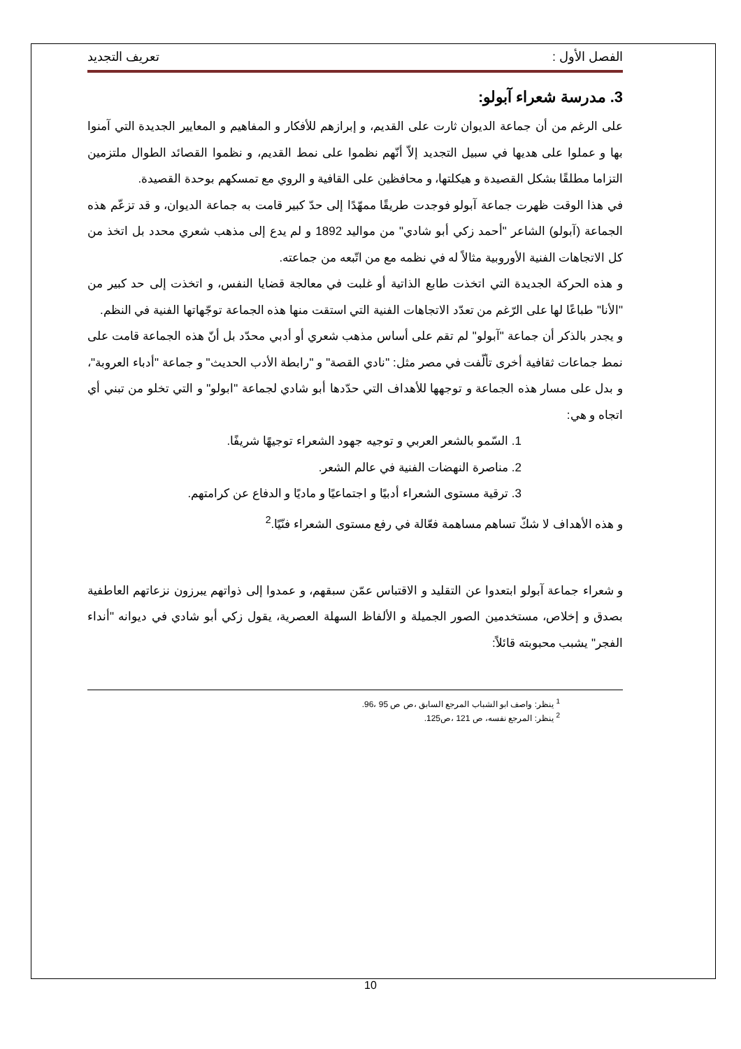الفصل الأول : تعريف التجديد
3. مدرسة شعراء آبولو:
على الرغم من أن جماعة الديوان ثارت على القديم، و إبرازهم للأفكار و المفاهيم و المعايير الجديدة التي آمنوا بها و عملوا على هديها في سبيل التجديد إلاّ أنّهم نظموا على نمط القديم، و نظموا القصائد الطوال ملتزمين التزاما مطلقًا بشكل القصيدة و هيكلتها، و محافظين على القافية و الروي مع تمسكهم بوحدة القصيدة.
في هذا الوقت ظهرت جماعة آبولو فوجدت طريقًا ممهّدًا إلى حدّ كبير قامت به جماعة الديوان، و قد تزعّم هذه الجماعة (آبولو) الشاعر "أحمد زكي أبو شادي" من مواليد 1892 و لم يدع إلى مذهب شعري محدد بل اتخذ من كل الاتجاهات الفنية الأوروبية مثالاً له في نظمه مع من اتّبعه من جماعته.
و هذه الحركة الجديدة التي اتخذت طابع الذاتية أو غلبت في معالجة قضايا النفس، و اتخذت إلى حد كبير من "الأنا" طباعًا لها على الرّغم من تعدّد الاتجاهات الفنية التي استقت منها هذه الجماعة توجّهاتها الفنية في النظم.
و يجدر بالذكر أن جماعة "آبولو" لم تقم على أساس مذهب شعري أو أدبي محدّد بل أنّ هذه الجماعة قامت على نمط جماعات ثقافية أخرى تألّفت في مصر مثل: "نادي القصة" و "رابطة الأدب الحديث" و جماعة "أدباء العروبة"، و بدل على مسار هذه الجماعة و توجهها للأهداف التي حدّدها أبو شادي لجماعة "ابولو" و التي تخلو من تبني أي اتجاه و هي:
1. السّمو بالشعر العربي و توجيه جهود الشعراء توجيهًا شريفًا.
2. مناصرة النهضات الفنية في عالم الشعر.
3. ترقية مستوى الشعراء أدبيًا و اجتماعيًا و ماديًا و الدفاع عن كرامتهم.
و هذه الأهداف لا شكّ تساهم مساهمة فعّالة في رفع مستوى الشعراء فنّيًا.<sup>2</sup>
و شعراء جماعة آبولو ابتعدوا عن التقليد و الاقتباس عمّن سبقهم، و عمدوا إلى ذواتهم يبرزون نزعاتهم العاطفية بصدق و إخلاص، مستخدمين الصور الجميلة و الألفاظ السهلة العصرية، يقول زكي أبو شادي في ديوانه "أنداء الفجر" يشبب محبوبته قائلاً:
<sup>1</sup> ينظر: واصف ابو الشباب المرجع السابق ،ص ص 95 ،96.
<sup>2</sup> ينظر: المرجع نفسه، ص 121 ،ص125.
10